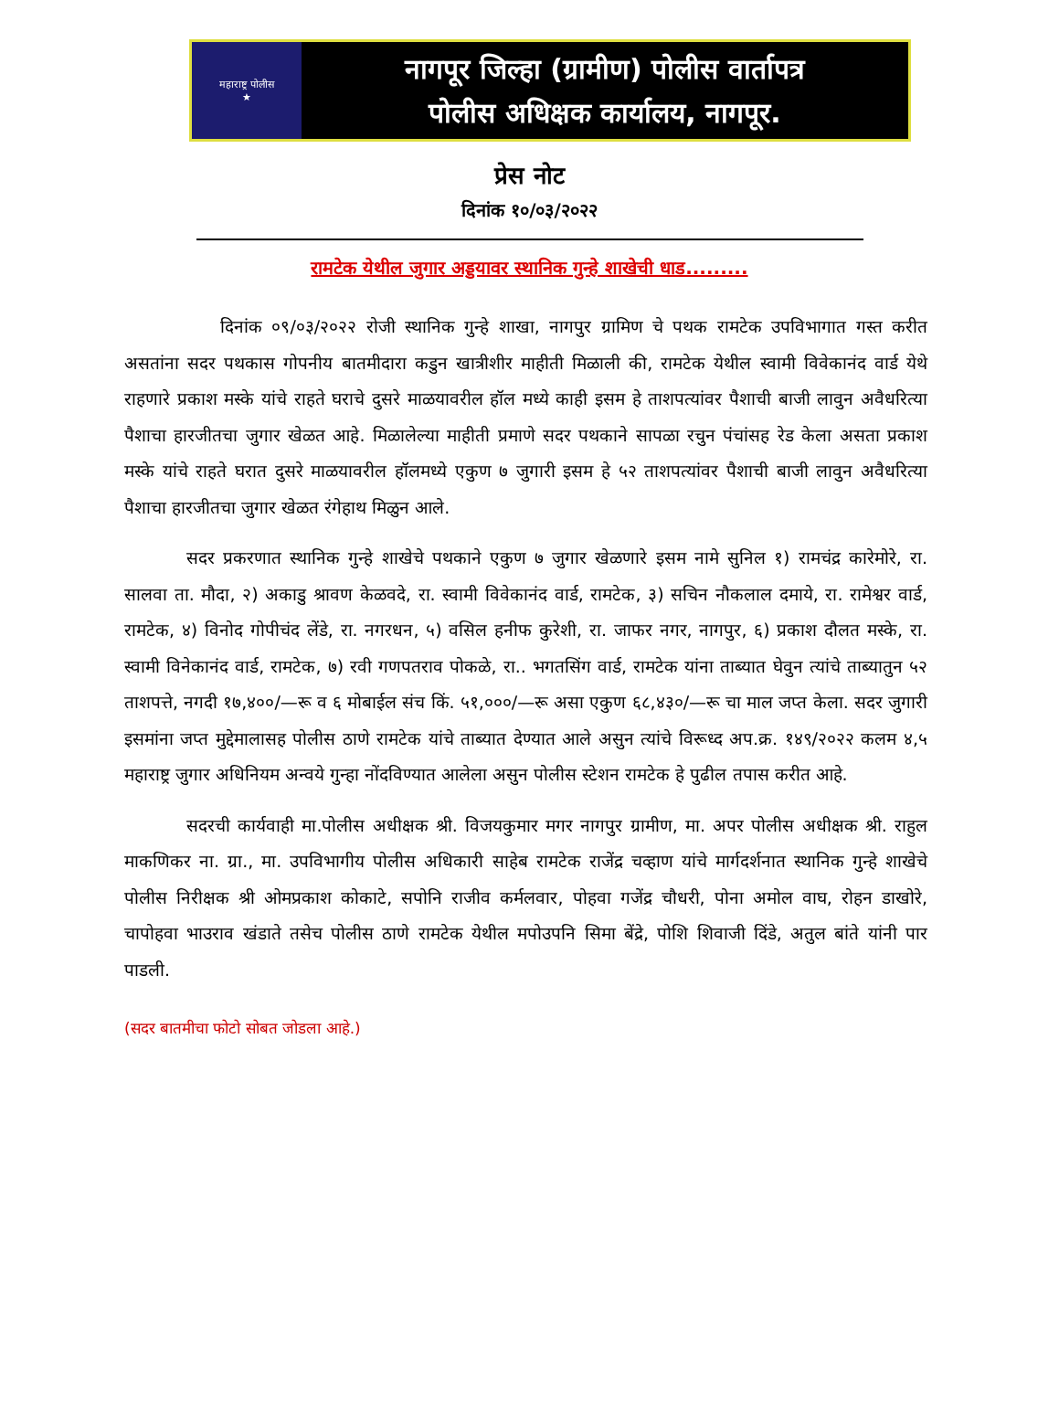महाराष्ट्र पोलीस
★
नागपूर जिल्हा (ग्रामीण) पोलीस वार्तापत्र
पोलीस अधिक्षक कार्यालय, नागपूर.
प्रेस नोट
दिनांक १०/०३/२०२२
रामटेक येथील जुगार अड्डयावर स्थानिक गुन्हे शाखेची धाड.........
दिनांक ०९/०३/२०२२ रोजी स्थानिक गुन्हे शाखा, नागपुर ग्रामिण चे पथक रामटेक उपविभागात गस्त करीत असतांना सदर पथकास गोपनीय बातमीदारा कडुन खात्रीशीर माहीती मिळाली की, रामटेक येथील स्वामी विवेकानंद वार्ड येथे राहणारे प्रकाश मस्के यांचे राहते घराचे दुसरे माळयावरील हॉल मध्ये काही इसम हे ताशपत्यांवर पैशाची बाजी लावुन अवैधरित्या पैशाचा हारजीतचा जुगार खेळत आहे. मिळालेल्या माहीती प्रमाणे सदर पथकाने सापळा रचुन पंचांसह रेड केला असता प्रकाश मस्के यांचे राहते घरात दुसरे माळयावरील हॉलमध्ये एकुण ७ जुगारी इसम हे ५२ ताशपत्यांवर पैशाची बाजी लावुन अवैधरित्या पैशाचा हारजीतचा जुगार खेळत रंगेहाथ मिळुन आले.
सदर प्रकरणात स्थानिक गुन्हे शाखेचे पथकाने एकुण ७ जुगार खेळणारे इसम नामे सुनिल १) रामचंद्र कारेमोरे, रा. सालवा ता. मौदा, २) अकाडु श्रावण केळवदे, रा. स्वामी विवेकानंद वार्ड, रामटेक, ३) सचिन नौकलाल दमाये, रा. रामेश्वर वार्ड, रामटेक, ४) विनोद गोपीचंद लेंडे, रा. नगरधन, ५) वसिल हनीफ कुरेशी, रा. जाफर नगर, नागपुर, ६) प्रकाश दौलत मस्के, रा. स्वामी विनेकानंद वार्ड, रामटेक, ७) रवी गणपतराव पोकळे, रा.. भगतसिंग वार्ड, रामटेक यांना ताब्यात घेवुन त्यांचे ताब्यातुन ५२ ताशपत्ते, नगदी १७,४००/—रू व ६ मोबाईल संच किं. ५१,०००/—रू असा एकुण ६८,४३०/—रू चा माल जप्त केला. सदर जुगारी इसमांना जप्त मुद्देमालासह पोलीस ठाणे रामटेक यांचे ताब्यात देण्यात आले असुन त्यांचे विरूध्द अप.क्र. १४९/२०२२ कलम ४,५ महाराष्ट्र जुगार अधिनियम अन्वये गुन्हा नोंदविण्यात आलेला असुन पोलीस स्टेशन रामटेक हे पुढील तपास करीत आहे.
सदरची कार्यवाही मा.पोलीस अधीक्षक श्री. विजयकुमार मगर नागपुर ग्रामीण, मा. अपर पोलीस अधीक्षक श्री. राहुल माकणिकर ना. ग्रा., मा. उपविभागीय पोलीस अधिकारी साहेब रामटेक राजेंद्र चव्हाण यांचे मार्गदर्शनात स्थानिक गुन्हे शाखेचे पोलीस निरीक्षक श्री ओमप्रकाश कोकाटे, सपोनि राजीव कर्मलवार, पोहवा गजेंद्र चौधरी, पोना अमोल वाघ, रोहन डाखोरे, चापोहवा भाउराव खंडाते तसेच पोलीस ठाणे रामटेक येथील मपोउपनि सिमा बेंद्रे, पोशि शिवाजी दिंडे, अतुल बांते यांनी पार पाडली.
(सदर बातमीचा फोटो सोबत जोडला आहे.)